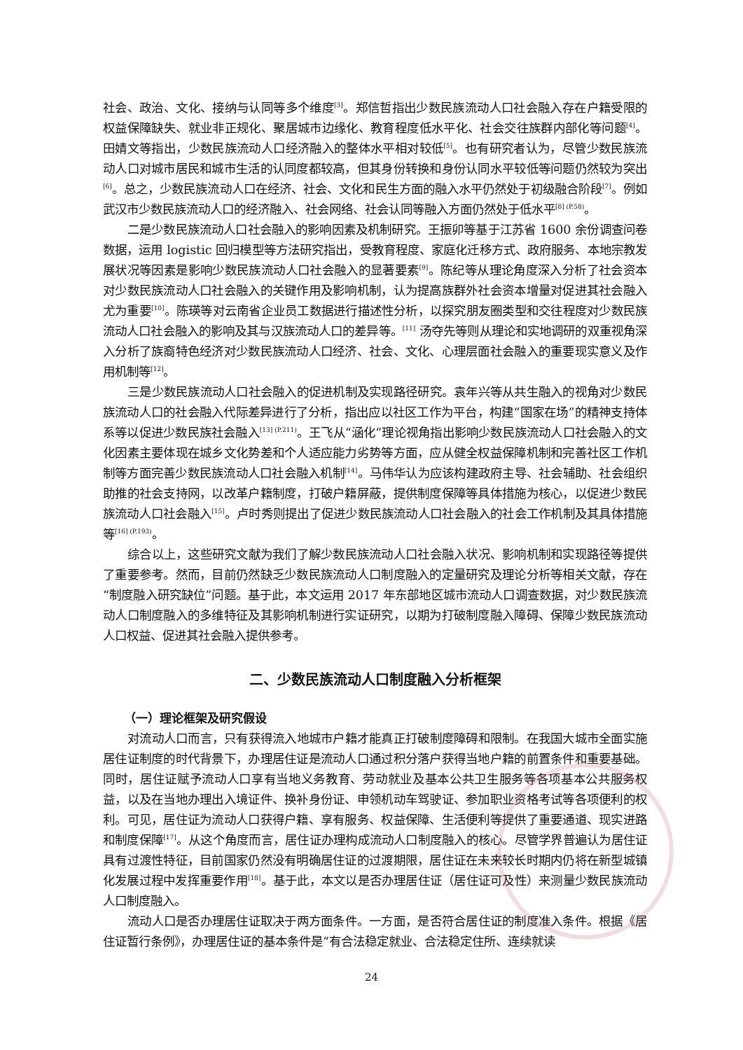社会、政治、文化、接纳与认同等多个维度<sup>[3]</sup>。郑信哲指出少数民族流动人口社会融入存在户籍受限的权益保障缺失、就业非正规化、聚居城市边缘化、教育程度低水平化、社会交往族群内部化等问题<sup>[4]</sup>。田婧文等指出，少数民族流动人口经济融入的整体水平相对较低<sup>[5]</sup>。也有研究者认为，尽管少数民族流动人口对城市居民和城市生活的认同度都较高，但其身份转换和身份认同水平较低等问题仍然较为突出<sup>[6]</sup>。总之，少数民族流动人口在经济、社会、文化和民生方面的融入水平仍然处于初级融合阶段<sup>[7]</sup>。例如武汉市少数民族流动人口的经济融入、社会网络、社会认同等融入方面仍然处于低水平<sup>[8] (P.58)</sup>。
二是少数民族流动人口社会融入的影响因素及机制研究。王振卯等基于江苏省 1600 余份调查问卷数据，运用 logistic 回归模型等方法研究指出，受教育程度、家庭化迁移方式、政府服务、本地宗教发展状况等因素是影响少数民族流动人口社会融入的显著要素<sup>[9]</sup>。陈纪等从理论角度深入分析了社会资本对少数民族流动人口社会融入的关键作用及影响机制，认为提高族群外社会资本增量对促进其社会融入尤为重要<sup>[10]</sup>。陈瑛等对云南省企业员工数据进行描述性分析，以探究朋友圈类型和交往程度对少数民族流动人口社会融入的影响及其与汉族流动人口的差异等。<sup>[11]</sup> 汤夺先等则从理论和实地调研的双重视角深入分析了族裔特色经济对少数民族流动人口经济、社会、文化、心理层面社会融入的重要现实意义及作用机制等<sup>[12]</sup>。
三是少数民族流动人口社会融入的促进机制及实现路径研究。袁年兴等从共生融入的视角对少数民族流动人口的社会融入代际差异进行了分析，指出应以社区工作为平台，构建“国家在场”的精神支持体系等以促进少数民族社会融入<sup>[13] (P.211)</sup>。王飞从“涵化”理论视角指出影响少数民族流动人口社会融入的文化因素主要体现在城乡文化势差和个人适应能力劣势等方面，应从健全权益保障机制和完善社区工作机制等方面完善少数民族流动人口社会融入机制<sup>[14]</sup>。马伟华认为应该构建政府主导、社会辅助、社会组织助推的社会支持网，以改革户籍制度，打破户籍屏蔽，提供制度保障等具体措施为核心，以促进少数民族流动人口社会融入<sup>[15]</sup>。卢时秀则提出了促进少数民族流动人口社会融入的社会工作机制及其具体措施等<sup>[16] (P.193)</sup>。
综合以上，这些研究文献为我们了解少数民族流动人口社会融入状况、影响机制和实现路径等提供了重要参考。然而，目前仍然缺乏少数民族流动人口制度融入的定量研究及理论分析等相关文献，存在“制度融入研究缺位”问题。基于此，本文运用 2017 年东部地区城市流动人口调查数据，对少数民族流动人口制度融入的多维特征及其影响机制进行实证研究，以期为打破制度融入障碍、保障少数民族流动人口权益、促进其社会融入提供参考。
二、少数民族流动人口制度融入分析框架
（一）理论框架及研究假设
对流动人口而言，只有获得流入地城市户籍才能真正打破制度障碍和限制。在我国大城市全面实施居住证制度的时代背景下，办理居住证是流动人口通过积分落户获得当地户籍的前置条件和重要基础。同时，居住证赋予流动人口享有当地义务教育、劳动就业及基本公共卫生服务等各项基本公共服务权益，以及在当地办理出入境证件、换补身份证、申领机动车驾驶证、参加职业资格考试等各项便利的权利。可见，居住证为流动人口获得户籍、享有服务、权益保障、生活便利等提供了重要通道、现实进路和制度保障<sup>[17]</sup>。从这个角度而言，居住证办理构成流动人口制度融入的核心。尽管学界普遍认为居住证具有过渡性特征，目前国家仍然没有明确居住证的过渡期限，居住证在未来较长时期内仍将在新型城镇化发展过程中发挥重要作用<sup>[18]</sup>。基于此，本文以是否办理居住证（居住证可及性）来测量少数民族流动人口制度融入。
流动人口是否办理居住证取决于两方面条件。一方面，是否符合居住证的制度准入条件。根据《居住证暂行条例》，办理居住证的基本条件是“有合法稳定就业、合法稳定住所、连续就读
24